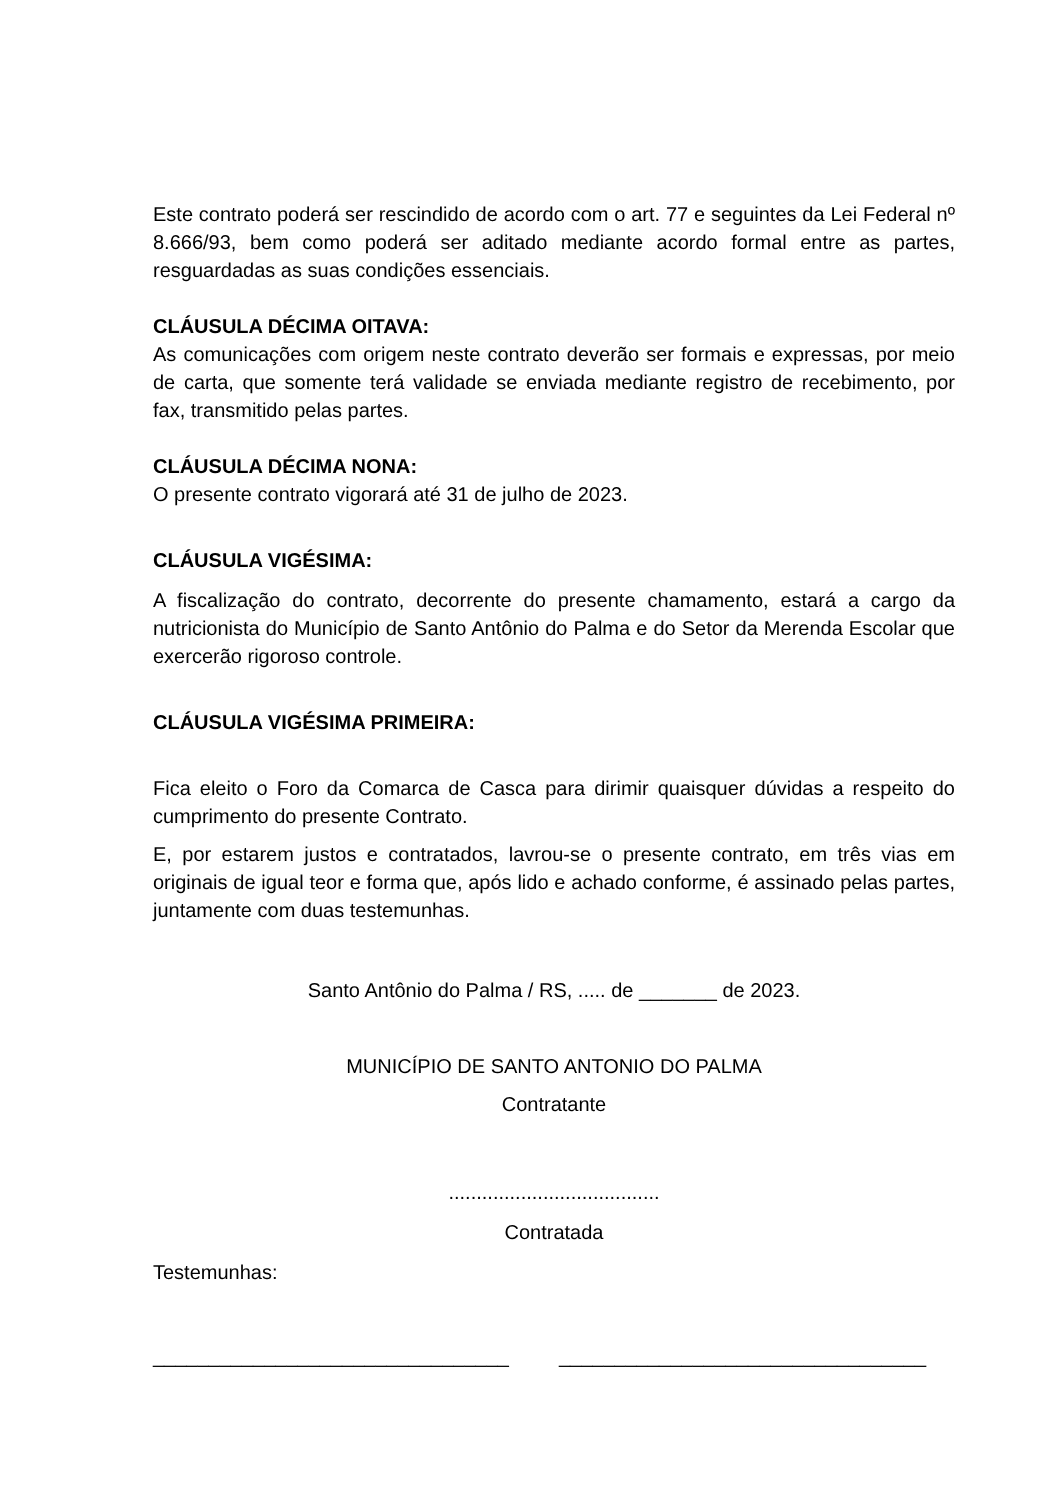Este contrato poderá ser rescindido de acordo com o art. 77 e seguintes da Lei Federal nº 8.666/93, bem como poderá ser aditado mediante acordo formal entre as partes, resguardadas as suas condições essenciais.
CLÁUSULA DÉCIMA OITAVA:
As comunicações com origem neste contrato deverão ser formais e expressas, por meio de carta, que somente terá validade se enviada mediante registro de recebimento, por fax, transmitido pelas partes.
CLÁUSULA DÉCIMA NONA:
O presente contrato vigorará até 31 de julho de 2023.
CLÁUSULA VIGÉSIMA:
A fiscalização do contrato, decorrente do presente chamamento, estará a cargo da nutricionista do Município de Santo Antônio do Palma e do Setor da Merenda Escolar que exercerão rigoroso controle.
CLÁUSULA VIGÉSIMA PRIMEIRA:
Fica eleito o Foro da Comarca de Casca para dirimir quaisquer dúvidas a respeito do cumprimento do presente Contrato.
E, por estarem justos e contratados, lavrou-se o presente contrato, em três vias em originais de igual teor e forma que, após lido e achado conforme, é assinado pelas partes, juntamente com duas testemunhas.
Santo Antônio do Palma / RS, ..... de _______ de 2023.
MUNICÍPIO DE SANTO ANTONIO DO PALMA
Contratante
......................................
Contratada
Testemunhas:
________________________________ _________________________________